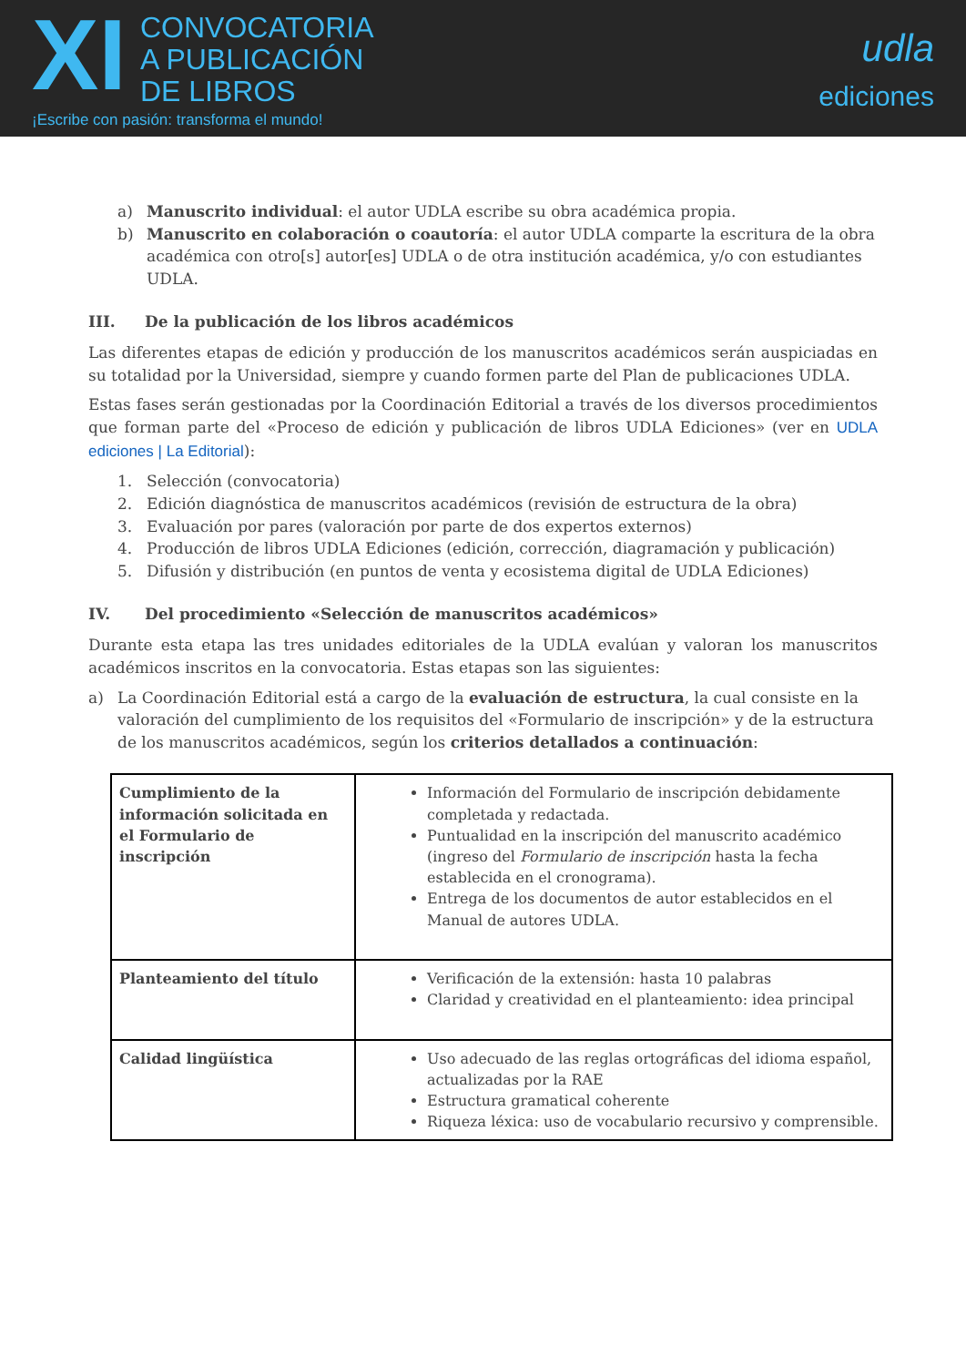XI CONVOCATORIA
A PUBLICACIÓN
DE LIBROS
¡Escribe con pasión: transforma el mundo!
udla
ediciones
a) Manuscrito individual: el autor UDLA escribe su obra académica propia.
b) Manuscrito en colaboración o coautoría: el autor UDLA comparte la escritura de la obra académica con otro[s] autor[es] UDLA o de otra institución académica, y/o con estudiantes UDLA.
III. De la publicación de los libros académicos
Las diferentes etapas de edición y producción de los manuscritos académicos serán auspiciadas en su totalidad por la Universidad, siempre y cuando formen parte del Plan de publicaciones UDLA.
Estas fases serán gestionadas por la Coordinación Editorial a través de los diversos procedimientos que forman parte del «Proceso de edición y publicación de libros UDLA Ediciones» (ver en UDLA ediciones | La Editorial):
1. Selección (convocatoria)
2. Edición diagnóstica de manuscritos académicos (revisión de estructura de la obra)
3. Evaluación por pares (valoración por parte de dos expertos externos)
4. Producción de libros UDLA Ediciones (edición, corrección, diagramación y publicación)
5. Difusión y distribución (en puntos de venta y ecosistema digital de UDLA Ediciones)
IV. Del procedimiento «Selección de manuscritos académicos»
Durante esta etapa las tres unidades editoriales de la UDLA evalúan y valoran los manuscritos académicos inscritos en la convocatoria. Estas etapas son las siguientes:
a) La Coordinación Editorial está a cargo de la evaluación de estructura, la cual consiste en la valoración del cumplimiento de los requisitos del «Formulario de inscripción» y de la estructura de los manuscritos académicos, según los criterios detallados a continuación:
| Cumplimiento de la información solicitada en el Formulario de inscripción | Información del Formulario de inscripción debidamente completada y redactada. Puntualidad en la inscripción del manuscrito académico (ingreso del Formulario de inscripción hasta la fecha establecida en el cronograma). Entrega de los documentos de autor establecidos en el Manual de autores UDLA. |
| Planteamiento del título | Verificación de la extensión: hasta 10 palabras Claridad y creatividad en el planteamiento: idea principal |
| Calidad lingüística | Uso adecuado de las reglas ortográficas del idioma español, actualizadas por la RAE Estructura gramatical coherente Riqueza léxica: uso de vocabulario recursivo y comprensible. |